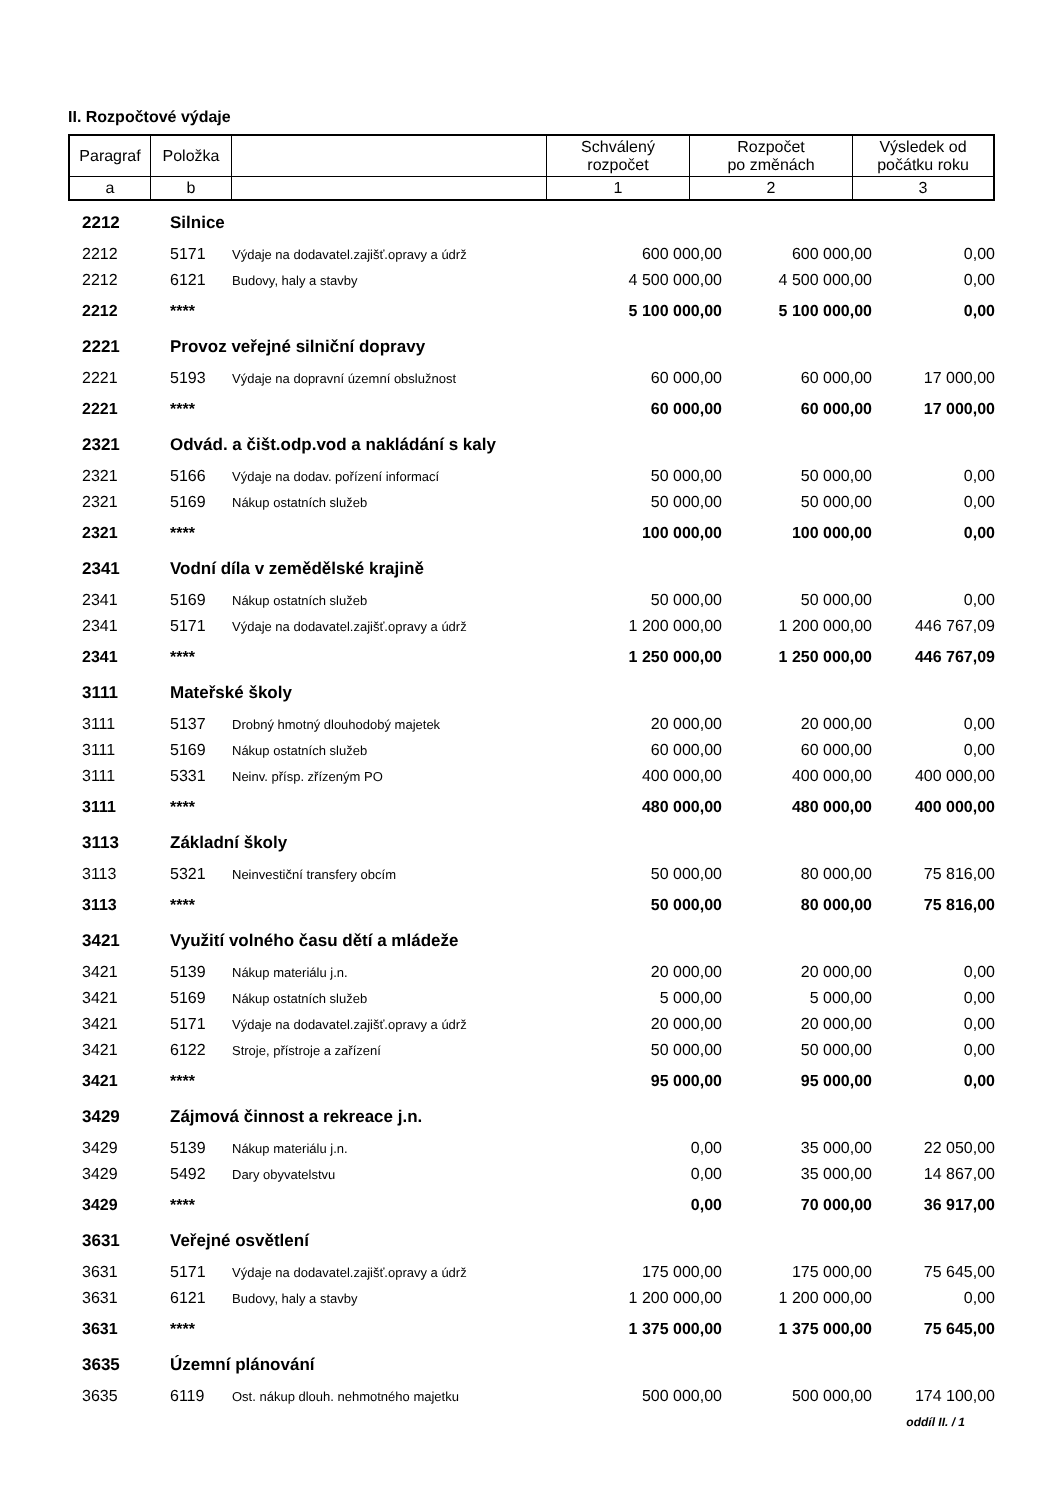II. Rozpočtové výdaje
| Paragraf | Položka | | Schválený rozpočet | Rozpočet po změnách | Výsledek od počátku roku |
| a | b | | 1 | 2 | 3 |
| 2212 | Silnice | | | | |
| 2212 | 5171 | Výdaje na dodavatel.zajišť.opravy a údrž | 600 000,00 | 600 000,00 | 0,00 |
| 2212 | 6121 | Budovy, haly a stavby | 4 500 000,00 | 4 500 000,00 | 0,00 |
| 2212 | **** | | 5 100 000,00 | 5 100 000,00 | 0,00 |
| 2221 | Provoz veřejné silniční dopravy | | | | |
| 2221 | 5193 | Výdaje na dopravní územní obslužnost | 60 000,00 | 60 000,00 | 17 000,00 |
| 2221 | **** | | 60 000,00 | 60 000,00 | 17 000,00 |
| 2321 | Odvád. a čišt.odp.vod a nakládání s kaly | | | | |
| 2321 | 5166 | Výdaje na dodav. pořízení informací | 50 000,00 | 50 000,00 | 0,00 |
| 2321 | 5169 | Nákup ostatních služeb | 50 000,00 | 50 000,00 | 0,00 |
| 2321 | **** | | 100 000,00 | 100 000,00 | 0,00 |
| 2341 | Vodní díla v zemědělské krajině | | | | |
| 2341 | 5169 | Nákup ostatních služeb | 50 000,00 | 50 000,00 | 0,00 |
| 2341 | 5171 | Výdaje na dodavatel.zajišť.opravy a údrž | 1 200 000,00 | 1 200 000,00 | 446 767,09 |
| 2341 | **** | | 1 250 000,00 | 1 250 000,00 | 446 767,09 |
| 3111 | Mateřské školy | | | | |
| 3111 | 5137 | Drobný hmotný dlouhodobý majetek | 20 000,00 | 20 000,00 | 0,00 |
| 3111 | 5169 | Nákup ostatních služeb | 60 000,00 | 60 000,00 | 0,00 |
| 3111 | 5331 | Neinv. přísp. zřízeným PO | 400 000,00 | 400 000,00 | 400 000,00 |
| 3111 | **** | | 480 000,00 | 480 000,00 | 400 000,00 |
| 3113 | Základní školy | | | | |
| 3113 | 5321 | Neinvestiční transfery obcím | 50 000,00 | 80 000,00 | 75 816,00 |
| 3113 | **** | | 50 000,00 | 80 000,00 | 75 816,00 |
| 3421 | Využití volného času dětí a mládeže | | | | |
| 3421 | 5139 | Nákup materiálu j.n. | 20 000,00 | 20 000,00 | 0,00 |
| 3421 | 5169 | Nákup ostatních služeb | 5 000,00 | 5 000,00 | 0,00 |
| 3421 | 5171 | Výdaje na dodavatel.zajišť.opravy a údrž | 20 000,00 | 20 000,00 | 0,00 |
| 3421 | 6122 | Stroje, přístroje a zařízení | 50 000,00 | 50 000,00 | 0,00 |
| 3421 | **** | | 95 000,00 | 95 000,00 | 0,00 |
| 3429 | Zájmová činnost a rekreace j.n. | | | | |
| 3429 | 5139 | Nákup materiálu j.n. | 0,00 | 35 000,00 | 22 050,00 |
| 3429 | 5492 | Dary obyvatelstvu | 0,00 | 35 000,00 | 14 867,00 |
| 3429 | **** | | 0,00 | 70 000,00 | 36 917,00 |
| 3631 | Veřejné osvětlení | | | | |
| 3631 | 5171 | Výdaje na dodavatel.zajišť.opravy a údrž | 175 000,00 | 175 000,00 | 75 645,00 |
| 3631 | 6121 | Budovy, haly a stavby | 1 200 000,00 | 1 200 000,00 | 0,00 |
| 3631 | **** | | 1 375 000,00 | 1 375 000,00 | 75 645,00 |
| 3635 | Územní plánování | | | | |
| 3635 | 6119 | Ost. nákup dlouh. nehmotného majetku | 500 000,00 | 500 000,00 | 174 100,00 |
oddíl II. / 1